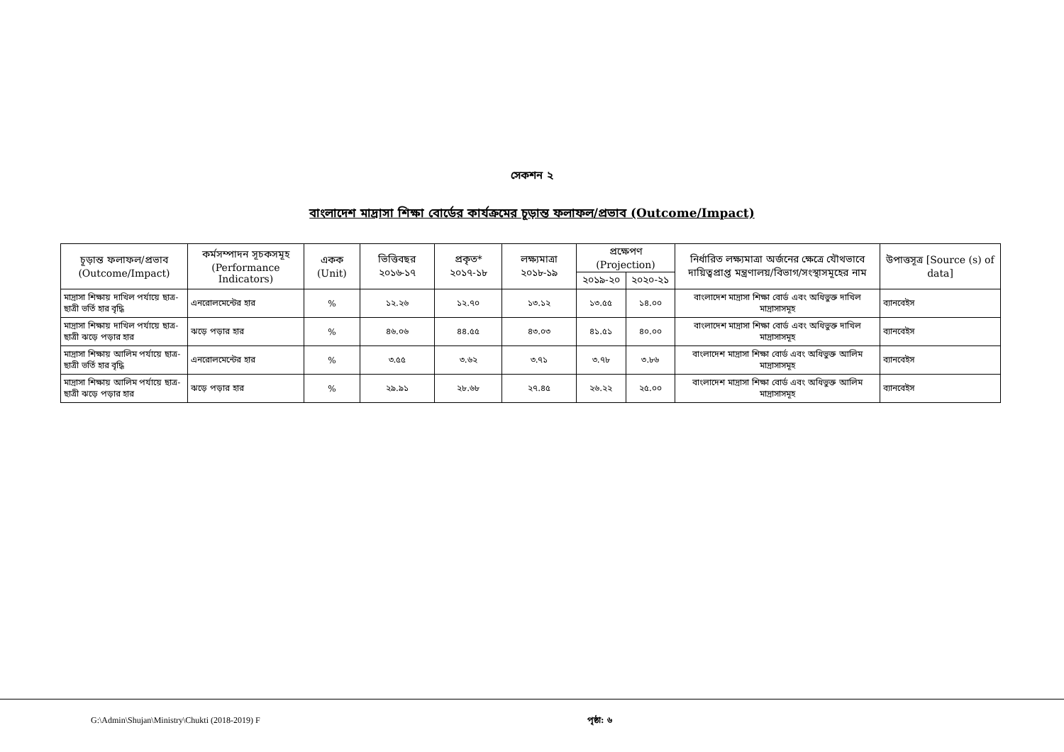সেকশন ২
বাংলাদেশ মাদ্রাসা শিক্ষা বোর্ডের কার্যক্রমের চূড়ান্ত ফলাফল/প্রভাব (Outcome/Impact)
| চূড়ান্ত ফলাফল/প্রভাব (Outcome/Impact) | কর্মসম্পাদন সূচকসমূহ (Performance Indicators) | একক (Unit) | ভিত্তিবছর ২০১৬-১৭ | প্রকৃত* ২০১৭-১৮ | লক্ষ্যমাত্রা ২০১৮-১৯ | প্রক্ষেপণ (Projection) | | নির্ধারিত লক্ষ্যমাত্রা অর্জনের ক্ষেত্রে যৌথভাবে দায়িত্বপ্রাপ্ত মন্ত্রণালয়/বিভাগ/সংস্থাসমূহের নাম | উপাত্তসূত্র [Source (s) of data] |
| --- | --- | --- | --- | --- | --- | --- | --- | --- | --- |
| | | | | | | ২০১৯-২০ | ২০২০-২১ | | |
| মাদ্রাসা শিক্ষায় দাখিল পর্যায়ে ছাত্র-ছাত্রী ভর্তি হার বৃদ্ধি | এনরোলমেন্টের হার | % | ১২.২৬ | ১২.৭০ | ১৩.১২ | ১৩.৫৫ | ১৪.০০ | বাংলাদেশ মাদ্রাসা শিক্ষা বোর্ড এবং অধিভুক্ত দাখিল মাদ্রাসাসমূহ | ব্যানবেইস |
| মাদ্রাসা শিক্ষায় দাখিল পর্যায়ে ছাত্র-ছাত্রী ঝড়ে পড়ার হার | ঝড়ে পড়ার হার | % | ৪৬.০৬ | ৪৪.৫৫ | ৪৩.০৩ | ৪১.৫১ | ৪০.০০ | বাংলাদেশ মাদ্রাসা শিক্ষা বোর্ড এবং অধিভুক্ত দাখিল মাদ্রাসাসমূহ | ব্যানবেইস |
| মাদ্রাসা শিক্ষায় আলিম পর্যায়ে ছাত্র-ছাত্রী ভর্তি হার বৃদ্ধি | এনরোলমেন্টের হার | % | ৩.৫৫ | ৩.৬২ | ৩.৭১ | ৩.৭৮ | ৩.৮৬ | বাংলাদেশ মাদ্রাসা শিক্ষা বোর্ড এবং অধিভুক্ত আলিম মাদ্রাসাসমূহ | ব্যানবেইস |
| মাদ্রাসা শিক্ষায় আলিম পর্যায়ে ছাত্র-ছাত্রী ঝড়ে পড়ার হার | ঝড়ে পড়ার হার | % | ২৯.৯১ | ২৮.৬৮ | ২৭.৪৫ | ২৬.২২ | ২৫.০০ | বাংলাদেশ মাদ্রাসা শিক্ষা বোর্ড এবং অধিভুক্ত আলিম মাদ্রাসাসমূহ | ব্যানবেইস |
G:\Admin\Shujan\Ministry\Chukti (2018-2019) F পৃষ্ঠা: ৬